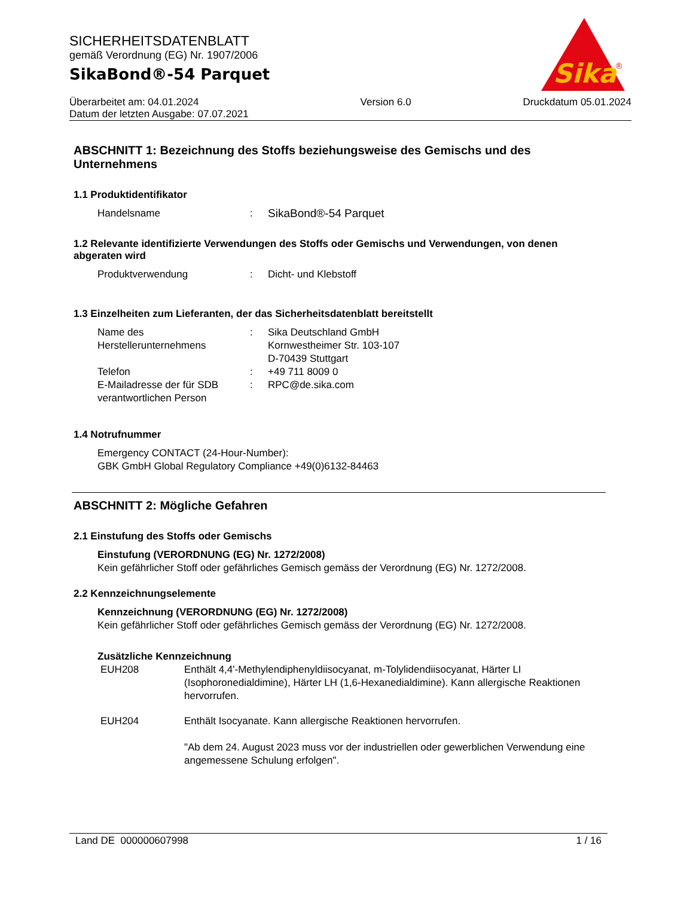Sika
®
SICHERHEITSDATENBLATT
gemäß Verordnung (EG) Nr. 1907/2006
SikaBond®-54 Parquet
Überarbeitet am: 04.01.2024
Datum der letzten Ausgabe: 07.07.2021
Version 6.0 Druckdatum 05.01.2024
ABSCHNITT 1: Bezeichnung des Stoffs beziehungsweise des Gemischs und des Unternehmens
1.1 Produktidentifikator
Handelsname : SikaBond®-54 Parquet
1.2 Relevante identifizierte Verwendungen des Stoffs oder Gemischs und Verwendungen, von denen abgeraten wird
Produktverwendung : Dicht- und Klebstoff
1.3 Einzelheiten zum Lieferanten, der das Sicherheitsdatenblatt bereitstellt
Name des Herstellerunternehmens
: Sika Deutschland GmbH
Kornwestheimer Str. 103-107
D-70439 Stuttgart
Telefon : +49 711 8009 0
E-Mailadresse der für SDB verantwortlichen Person
: RPC@de.sika.com
1.4 Notrufnummer
Emergency CONTACT (24-Hour-Number):
GBK GmbH Global Regulatory Compliance +49(0)6132-84463
ABSCHNITT 2: Mögliche Gefahren
2.1 Einstufung des Stoffs oder Gemischs
Einstufung (VERORDNUNG (EG) Nr. 1272/2008)
Kein gefährlicher Stoff oder gefährliches Gemisch gemäss der Verordnung (EG) Nr. 1272/2008.
2.2 Kennzeichnungselemente
Kennzeichnung (VERORDNUNG (EG) Nr. 1272/2008)
Kein gefährlicher Stoff oder gefährliches Gemisch gemäss der Verordnung (EG) Nr. 1272/2008.
Zusätzliche Kennzeichnung
EUH208 Enthält 4,4'-Methylendiphenyldiisocyanat, m-Tolylidendiisocyanat, Härter LI (Isophoronedialdimine), Härter LH (1,6-Hexanedialdimine). Kann allergische Reaktionen hervorrufen.
EUH204 Enthält Isocyanate. Kann allergische Reaktionen hervorrufen.
"Ab dem 24. August 2023 muss vor der industriellen oder gewerblichen Verwendung eine angemessene Schulung erfolgen".
Land DE 000000607998 1 / 16